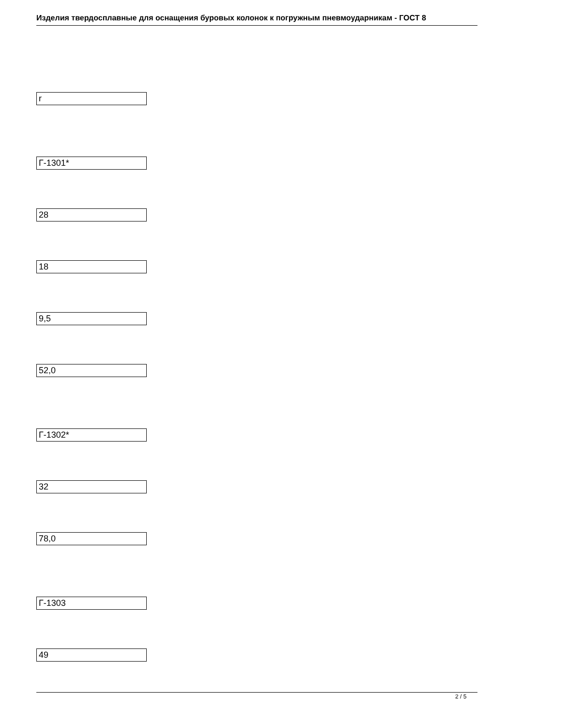Изделия твердосплавные для оснащения буровых колонок к погружным пневмоударникам - ГОСТ 8
r
Г-1301*
28
18
9,5
52,0
Г-1302*
32
78,0
Г-1303
49
2 / 5